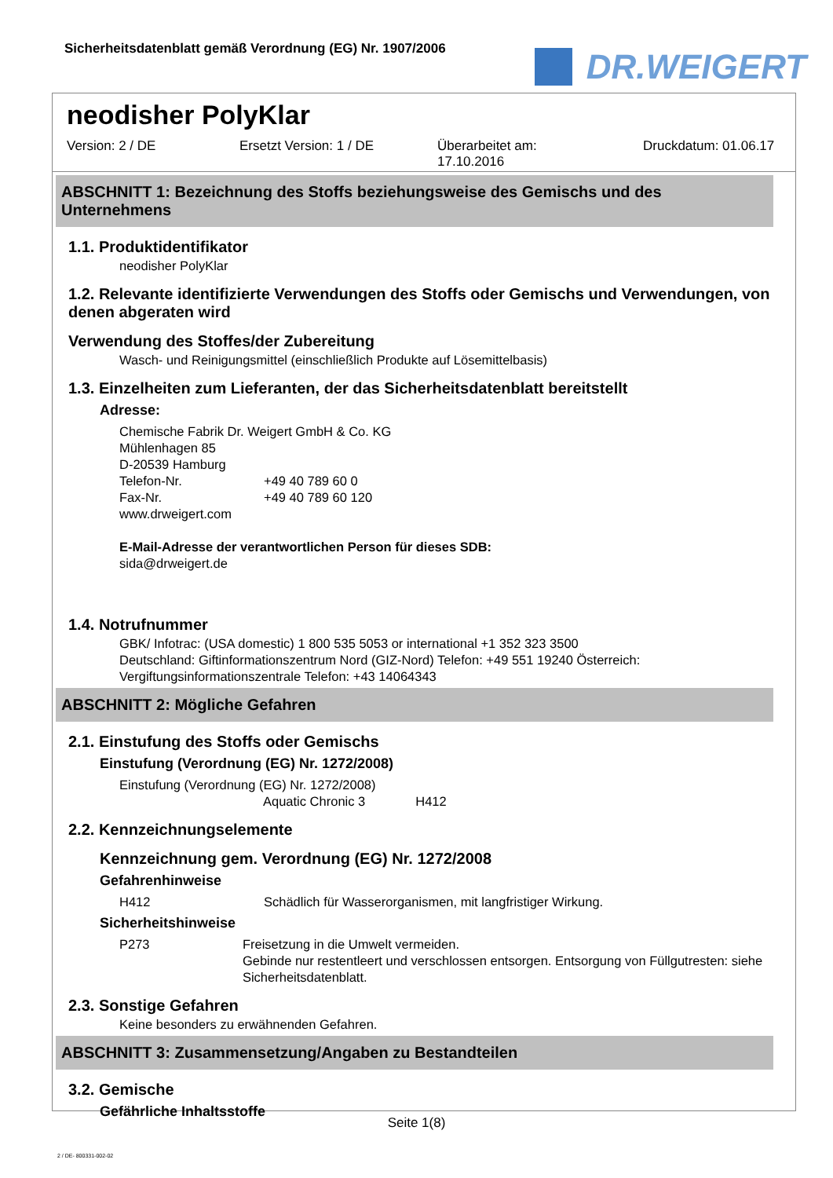Sicherheitsdatenblatt gemäß Verordnung (EG) Nr. 1907/2006
DR.WEIGERT
neodisher PolyKlar
Version: 2 / DE Ersetzt Version: 1 / DE Überarbeitet am:
17.10.2016 Druckdatum: 01.06.17
ABSCHNITT 1: Bezeichnung des Stoffs beziehungsweise des Gemischs und des Unternehmens
1.1. Produktidentifikator
neodisher PolyKlar
1.2. Relevante identifizierte Verwendungen des Stoffs oder Gemischs und Verwendungen, von denen abgeraten wird
Verwendung des Stoffes/der Zubereitung
Wasch- und Reinigungsmittel (einschließlich Produkte auf Lösemittelbasis)
1.3. Einzelheiten zum Lieferanten, der das Sicherheitsdatenblatt bereitstellt
Adresse:
Chemische Fabrik Dr. Weigert GmbH & Co. KG
Mühlenhagen 85
D-20539 Hamburg
Telefon-Nr. +49 40 789 60 0
Fax-Nr. +49 40 789 60 120
www.drweigert.com
E-Mail-Adresse der verantwortlichen Person für dieses SDB:
sida@drweigert.de
1.4. Notrufnummer
GBK/ Infotrac: (USA domestic) 1 800 535 5053 or international +1 352 323 3500
Deutschland: Giftinformationszentrum Nord (GIZ-Nord) Telefon: +49 551 19240 Österreich: Vergiftungsinformationszentrale Telefon: +43 14064343
ABSCHNITT 2: Mögliche Gefahren
2.1. Einstufung des Stoffs oder Gemischs
Einstufung (Verordnung (EG) Nr. 1272/2008)
Einstufung (Verordnung (EG) Nr. 1272/2008)
Aquatic Chronic 3 H412
2.2. Kennzeichnungselemente
Kennzeichnung gem. Verordnung (EG) Nr. 1272/2008
Gefahrenhinweise
H412 Schädlich für Wasserorganismen, mit langfristiger Wirkung.
Sicherheitshinweise
P273 Freisetzung in die Umwelt vermeiden.
Gebinde nur restentleert und verschlossen entsorgen. Entsorgung von Füllgutresten: siehe Sicherheitsdatenblatt.
2.3. Sonstige Gefahren
Keine besonders zu erwähnenden Gefahren.
ABSCHNITT 3: Zusammensetzung/Angaben zu Bestandteilen
3.2. Gemische
Gefährliche Inhaltsstoffe
Seite 1(8)
2 / DE- 800331-002-02